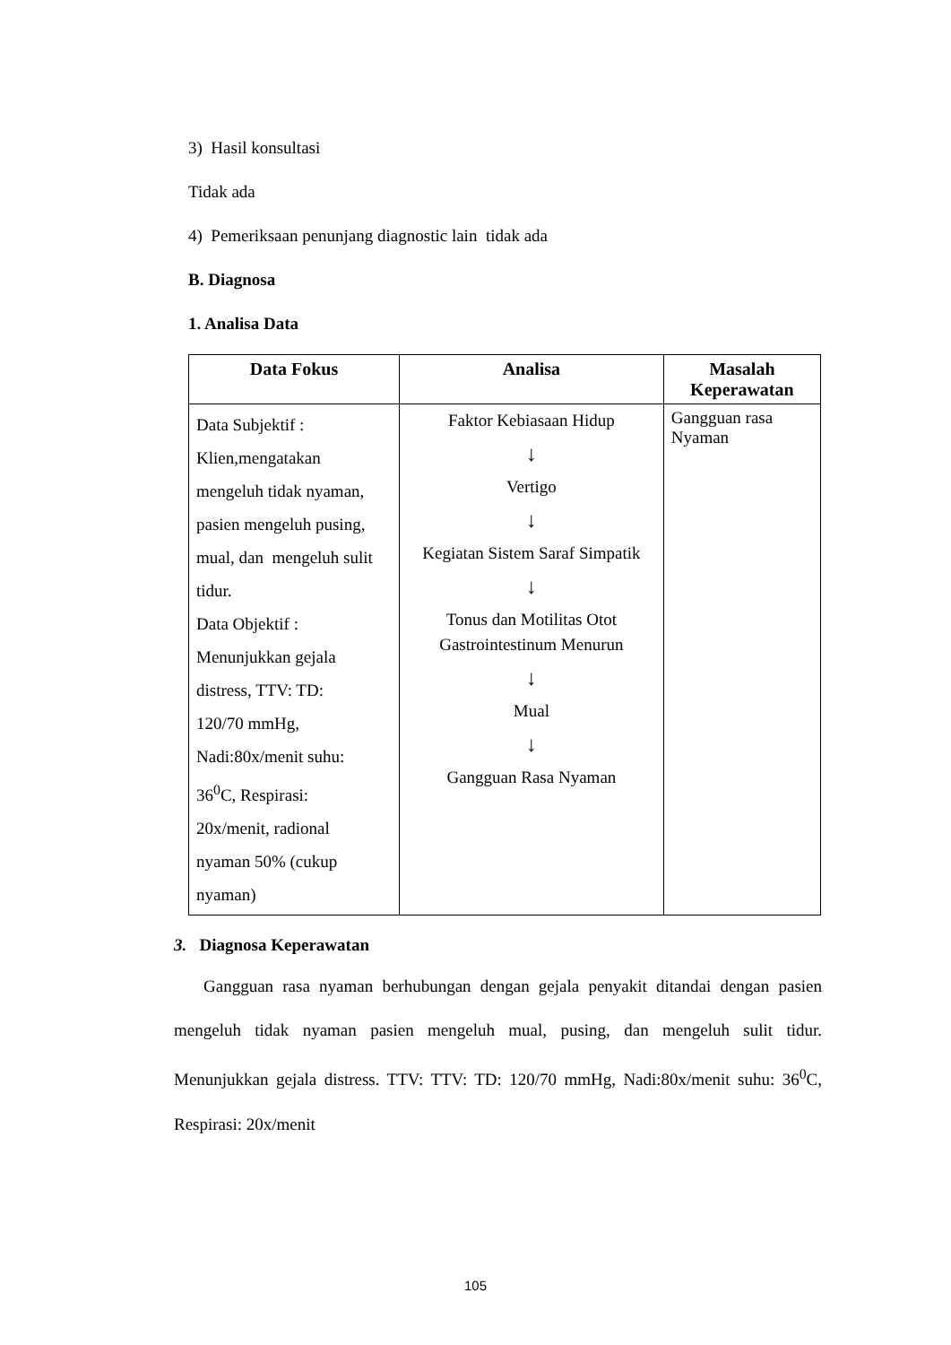3) Hasil konsultasi
Tidak ada
4) Pemeriksaan penunjang diagnostic lain tidak ada
B. Diagnosa
1. Analisa Data
| Data Fokus | Analisa | Masalah Keperawatan |
| --- | --- | --- |
| Data Subjektif : Klien,mengatakan mengeluh tidak nyaman, pasien mengeluh pusing, mual, dan mengeluh sulit tidur. Data Objektif : Menunjukkan gejala distress, TTV: TD: 120/70 mmHg, Nadi:80x/menit suhu: 36<sup>0</sup>C, Respirasi: 20x/menit, radional nyaman 50% (cukup nyaman) | Faktor Kebiasaan Hidup ↓ Vertigo ↓ Kegiatan Sistem Saraf Simpatik ↓ Tonus dan Motilitas Otot Gastrointestinum Menurun ↓ Mual ↓ Gangguan Rasa Nyaman | Gangguan rasa Nyaman |
3. Diagnosa Keperawatan
Gangguan rasa nyaman berhubungan dengan gejala penyakit ditandai dengan pasien mengeluh tidak nyaman pasien mengeluh mual, pusing, dan mengeluh sulit tidur. Menunjukkan gejala distress. TTV: TTV: TD: 120/70 mmHg, Nadi:80x/menit suhu: 36<sup>0</sup>C, Respirasi: 20x/menit
105